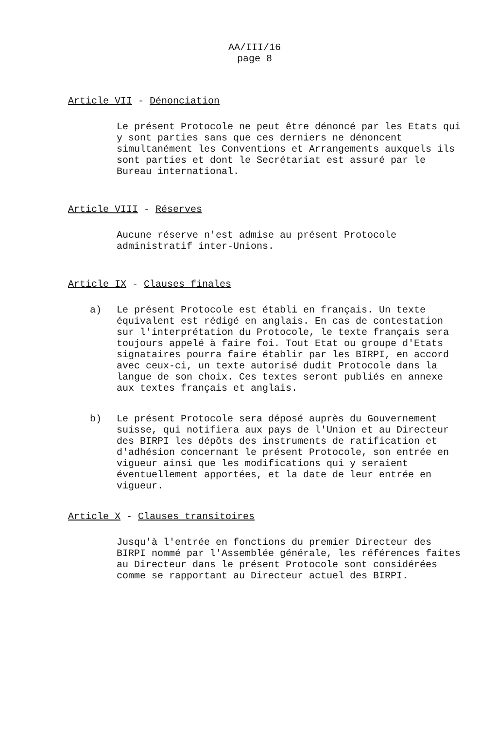AA/III/16
page 8
Article VII - Dénonciation
Le présent Protocole ne peut être dénoncé par les Etats qui y sont parties sans que ces derniers ne dénoncent simultanément les Conventions et Arrangements auxquels ils sont parties et dont le Secrétariat est assuré par le Bureau international.
Article VIII - Réserves
Aucune réserve n'est admise au présent Protocole administratif inter-Unions.
Article IX - Clauses finales
a) Le présent Protocole est établi en français. Un texte équivalent est rédigé en anglais. En cas de contestation sur l'interprétation du Protocole, le texte français sera toujours appelé à faire foi. Tout Etat ou groupe d'Etats signataires pourra faire établir par les BIRPI, en accord avec ceux-ci, un texte autorisé dudit Protocole dans la langue de son choix. Ces textes seront publiés en annexe aux textes français et anglais.
b) Le présent Protocole sera déposé auprès du Gouvernement suisse, qui notifiera aux pays de l'Union et au Directeur des BIRPI les dépôts des instruments de ratification et d'adhésion concernant le présent Protocole, son entrée en vigueur ainsi que les modifications qui y seraient éventuellement apportées, et la date de leur entrée en vigueur.
Article X - Clauses transitoires
Jusqu'à l'entrée en fonctions du premier Directeur des BIRPI nommé par l'Assemblée générale, les références faites au Directeur dans le présent Protocole sont considérées comme se rapportant au Directeur actuel des BIRPI.